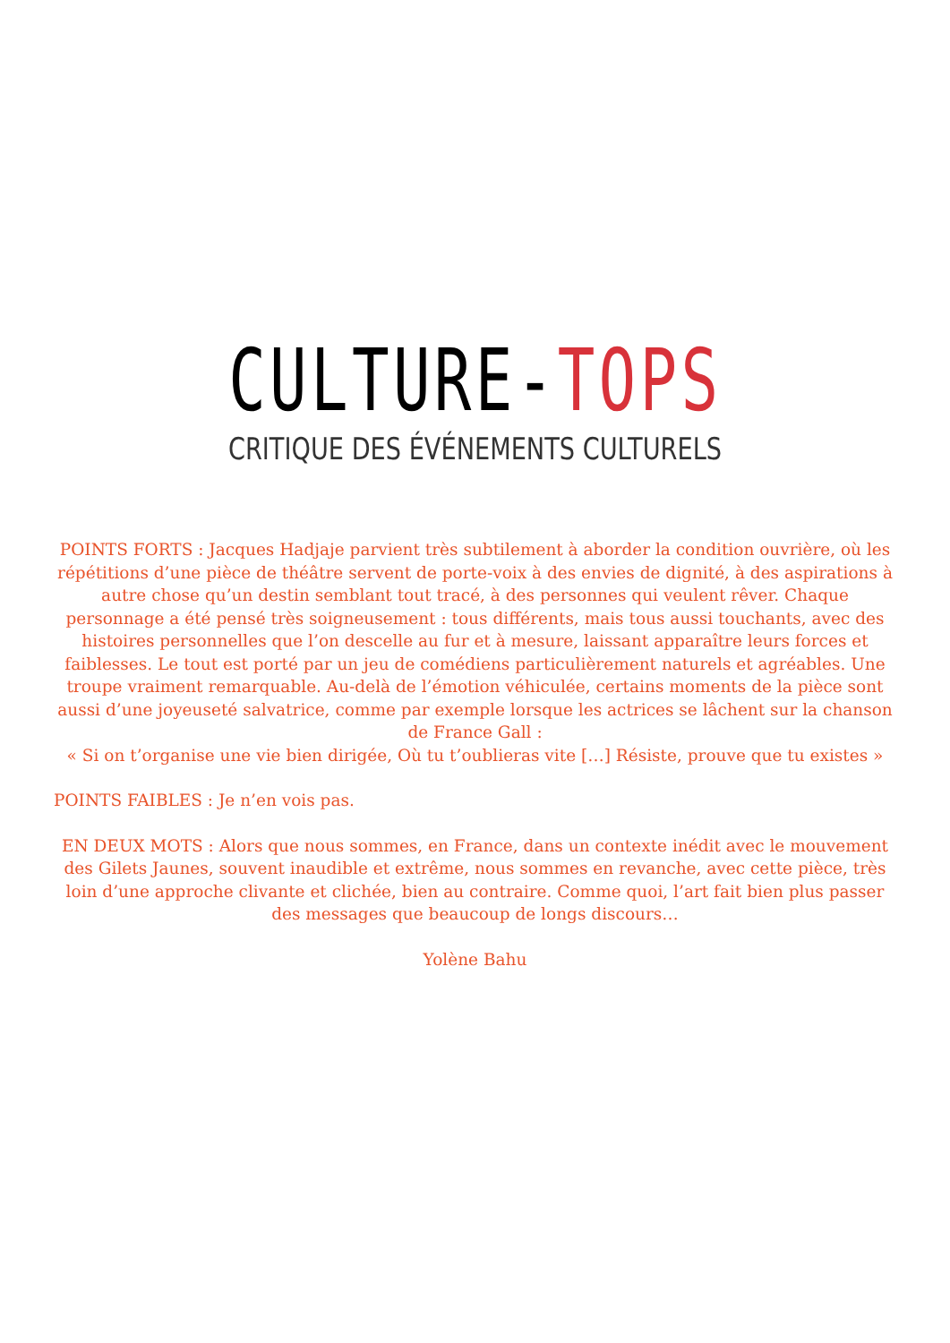CULTURE-TOPS
CRITIQUE DES ÉVÉNEMENTS CULTURELS
POINTS FORTS : Jacques Hadjaje parvient très subtilement à aborder la condition ouvrière, où les répétitions d’une pièce de théâtre servent de porte-voix à des envies de dignité, à des aspirations à autre chose qu’un destin semblant tout tracé, à des personnes qui veulent rêver. Chaque personnage a été pensé très soigneusement : tous différents, mais tous aussi touchants, avec des histoires personnelles que l’on descelle au fur et à mesure, laissant apparaître leurs forces et faiblesses. Le tout est porté par un jeu de comédiens particulièrement naturels et agréables. Une troupe vraiment remarquable. Au-delà de l’émotion véhiculée, certains moments de la pièce sont aussi d’une joyeuseté salvatrice, comme par exemple lorsque les actrices se lâchent sur la chanson de France Gall :
« Si on t’organise une vie bien dirigée, Où tu t’oublieras vite […] Résiste, prouve que tu existes »
POINTS FAIBLES : Je n’en vois pas.
EN DEUX MOTS : Alors que nous sommes, en France, dans un contexte inédit avec le mouvement des Gilets Jaunes, souvent inaudible et extrême, nous sommes en revanche, avec cette pièce, très loin d’une approche clivante et clichée, bien au contraire. Comme quoi, l’art fait bien plus passer des messages que beaucoup de longs discours…
Yolène Bahu